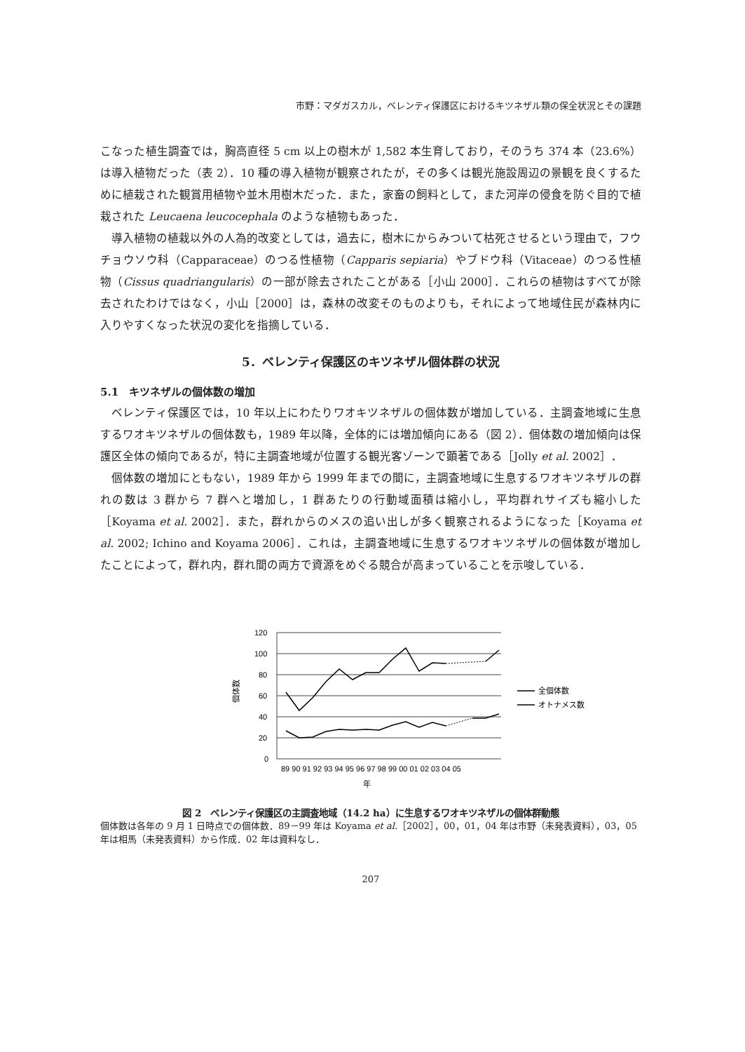市野：マダガスカル，ベレンティ保護区におけるキツネザル類の保全状況とその課題
こなった植生調査では，胸高直径 5 cm 以上の樹木が 1,582 本生育しており，そのうち 374 本（23.6%）は導入植物だった（表 2）．10 種の導入植物が観察されたが，その多くは観光施設周辺の景観を良くするために植栽された観賞用植物や並木用樹木だった．また，家畜の飼料として，また河岸の侵食を防ぐ目的で植栽された Leucaena leucocephala のような植物もあった．
導入植物の植栽以外の人為的改変としては，過去に，樹木にからみついて枯死させるという理由で，フウチョウソウ科（Capparaceae）のつる性植物（Capparis sepiaria）やブドウ科（Vitaceae）のつる性植物（Cissus quadriangularis）の一部が除去されたことがある［小山 2000］．これらの植物はすべてが除去されたわけではなく，小山［2000］は，森林の改変そのものよりも，それによって地域住民が森林内に入りやすくなった状況の変化を指摘している．
5．ベレンティ保護区のキツネザル個体群の状況
5.1　キツネザルの個体数の増加
ベレンティ保護区では，10 年以上にわたりワオキツネザルの個体数が増加している．主調査地域に生息するワオキツネザルの個体数も，1989 年以降，全体的には増加傾向にある（図 2）．個体数の増加傾向は保護区全体の傾向であるが，特に主調査地域が位置する観光客ゾーンで顕著である［Jolly et al. 2002］．
個体数の増加にともない，1989 年から 1999 年までの間に，主調査地域に生息するワオキツネザルの群れの数は 3 群から 7 群へと増加し，1 群あたりの行動域面積は縮小し，平均群れサイズも縮小した［Koyama et al. 2002］．また，群れからのメスの追い出しが多く観察されるようになった［Koyama et al. 2002; Ichino and Koyama 2006］．これは，主調査地域に生息するワオキツネザルの個体数が増加したことによって，群れ内，群れ間の両方で資源をめぐる競合が高まっていることを示唆している．
120
100
80
60
40
20
0
個体数
89 90 91 92 93 94 95 96 97 98 99 00 01 02 03 04 05
年
全個体数
オトナメス数
図 2　ベレンティ保護区の主調査地域（14.2 ha）に生息するワオキツネザルの個体群動態
個体数は各年の 9 月 1 日時点での個体数．89－99 年は Koyama et al.［2002］，00，01，04 年は市野（未発表資料），03，05 年は相馬（未発表資料）から作成．02 年は資料なし．
207